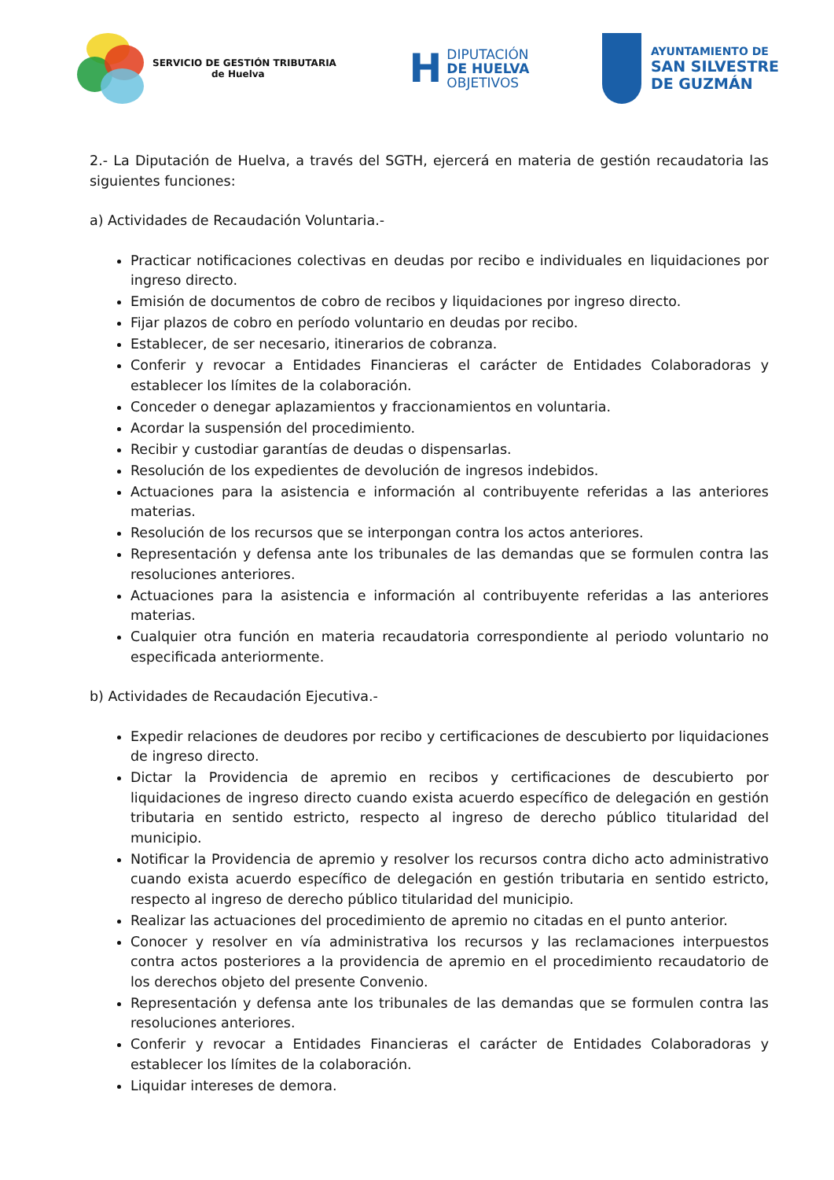SERVICIO DE GESTIÓN TRIBUTARIA
de Huelva
H
DIPUTACIÓN
DE HUELVA
OBJETIVOS
AYUNTAMIENTO DE
SAN SILVESTRE
DE GUZMÁN
2.- La Diputación de Huelva, a través del SGTH, ejercerá en materia de gestión recaudatoria las siguientes funciones:
a) Actividades de Recaudación Voluntaria.-
Practicar notificaciones colectivas en deudas por recibo e individuales en liquidaciones por ingreso directo.
Emisión de documentos de cobro de recibos y liquidaciones por ingreso directo.
Fijar plazos de cobro en período voluntario en deudas por recibo.
Establecer, de ser necesario, itinerarios de cobranza.
Conferir y revocar a Entidades Financieras el carácter de Entidades Colaboradoras y establecer los límites de la colaboración.
Conceder o denegar aplazamientos y fraccionamientos en voluntaria.
Acordar la suspensión del procedimiento.
Recibir y custodiar garantías de deudas o dispensarlas.
Resolución de los expedientes de devolución de ingresos indebidos.
Actuaciones para la asistencia e información al contribuyente referidas a las anteriores materias.
Resolución de los recursos que se interpongan contra los actos anteriores.
Representación y defensa ante los tribunales de las demandas que se formulen contra las resoluciones anteriores.
Actuaciones para la asistencia e información al contribuyente referidas a las anteriores materias.
Cualquier otra función en materia recaudatoria correspondiente al periodo voluntario no especificada anteriormente.
b) Actividades de Recaudación Ejecutiva.-
Expedir relaciones de deudores por recibo y certificaciones de descubierto por liquidaciones de ingreso directo.
Dictar la Providencia de apremio en recibos y certificaciones de descubierto por liquidaciones de ingreso directo cuando exista acuerdo específico de delegación en gestión tributaria en sentido estricto, respecto al ingreso de derecho público titularidad del municipio.
Notificar la Providencia de apremio y resolver los recursos contra dicho acto administrativo cuando exista acuerdo específico de delegación en gestión tributaria en sentido estricto, respecto al ingreso de derecho público titularidad del municipio.
Realizar las actuaciones del procedimiento de apremio no citadas en el punto anterior.
Conocer y resolver en vía administrativa los recursos y las reclamaciones interpuestos contra actos posteriores a la providencia de apremio en el procedimiento recaudatorio de los derechos objeto del presente Convenio.
Representación y defensa ante los tribunales de las demandas que se formulen contra las resoluciones anteriores.
Conferir y revocar a Entidades Financieras el carácter de Entidades Colaboradoras y establecer los límites de la colaboración.
Liquidar intereses de demora.